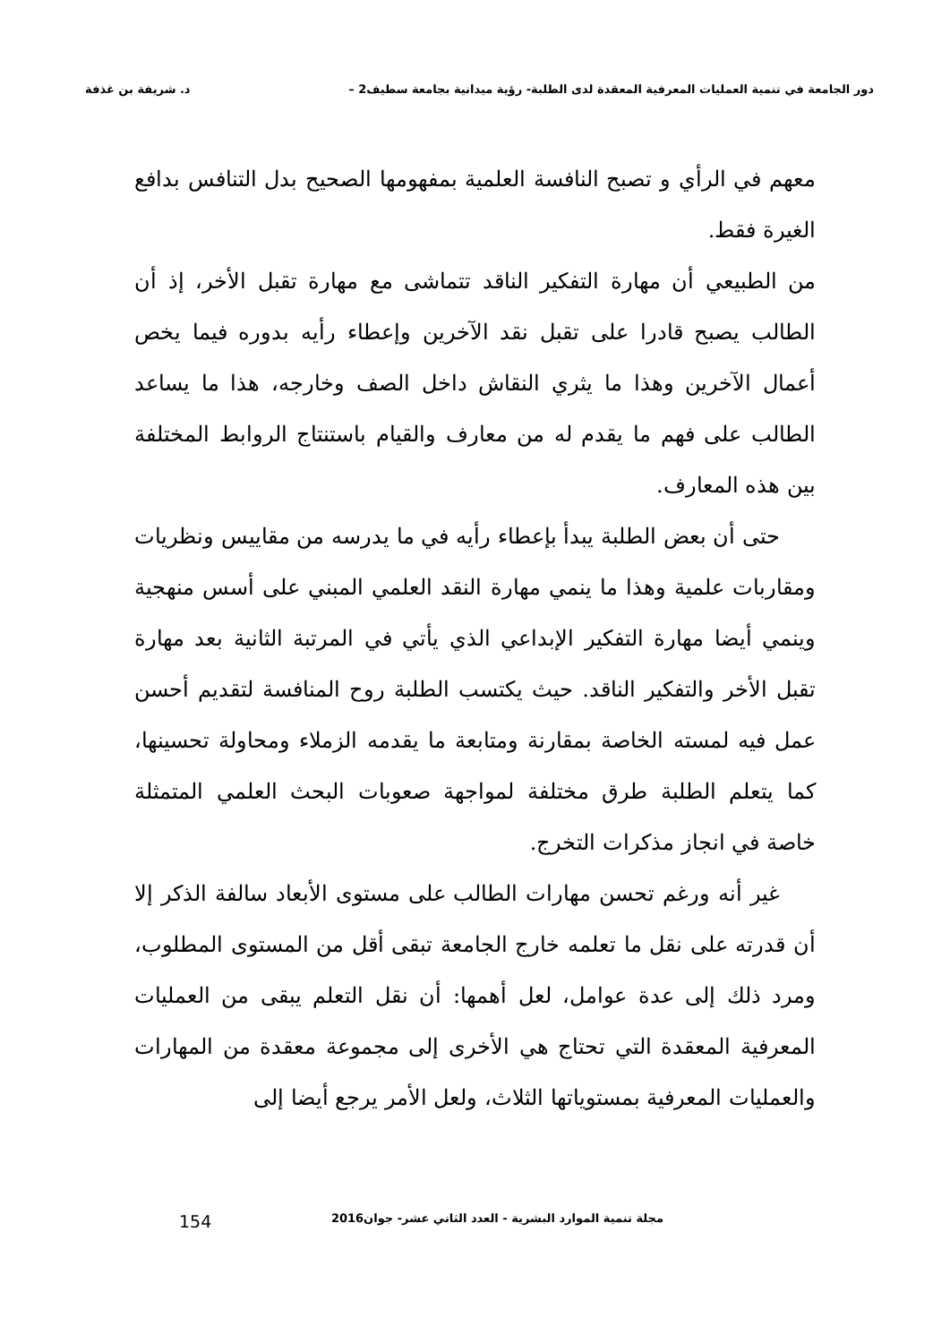دور الجامعة في تنمية العمليات المعرفية المعقدة لدى الطلبة- رؤية ميدانية بجامعة سطيف2 – د. شريفة بن غذفة
معهم في الرأي و تصبح النافسة العلمية بمفهومها الصحيح بدل التنافس بدافع الغيرة فقط.
من الطبيعي أن مهارة التفكير الناقد تتماشى مع مهارة تقبل الأخر، إذ أن الطالب يصبح قادرا على تقبل نقد الآخرين وإعطاء رأيه بدوره فيما يخص أعمال الآخرين وهذا ما يثري النقاش داخل الصف وخارجه، هذا ما يساعد الطالب على فهم ما يقدم له من معارف والقيام باستنتاج الروابط المختلفة بين هذه المعارف.
حتى أن بعض الطلبة يبدأ بإعطاء رأيه في ما يدرسه من مقاييس ونظريات ومقاربات علمية وهذا ما ينمي مهارة النقد العلمي المبني على أسس منهجية وينمي أيضا مهارة التفكير الإبداعي الذي يأتي في المرتبة الثانية بعد مهارة تقبل الأخر والتفكير الناقد. حيث يكتسب الطلبة روح المنافسة لتقديم أحسن عمل فيه لمسته الخاصة بمقارنة ومتابعة ما يقدمه الزملاء ومحاولة تحسينها، كما يتعلم الطلبة طرق مختلفة لمواجهة صعوبات البحث العلمي المتمثلة خاصة في انجاز مذكرات التخرج.
غير أنه ورغم تحسن مهارات الطالب على مستوى الأبعاد سالفة الذكر إلا أن قدرته على نقل ما تعلمه خارج الجامعة تبقى أقل من المستوى المطلوب، ومرد ذلك إلى عدة عوامل، لعل أهمها: أن نقل التعلم يبقى من العمليات المعرفية المعقدة التي تحتاج هي الأخرى إلى مجموعة معقدة من المهارات والعمليات المعرفية بمستوياتها الثلاث، ولعل الأمر يرجع أيضا إلى
مجلة تنمية الموارد البشرية - العدد الثاني عشر- جوان2016 154